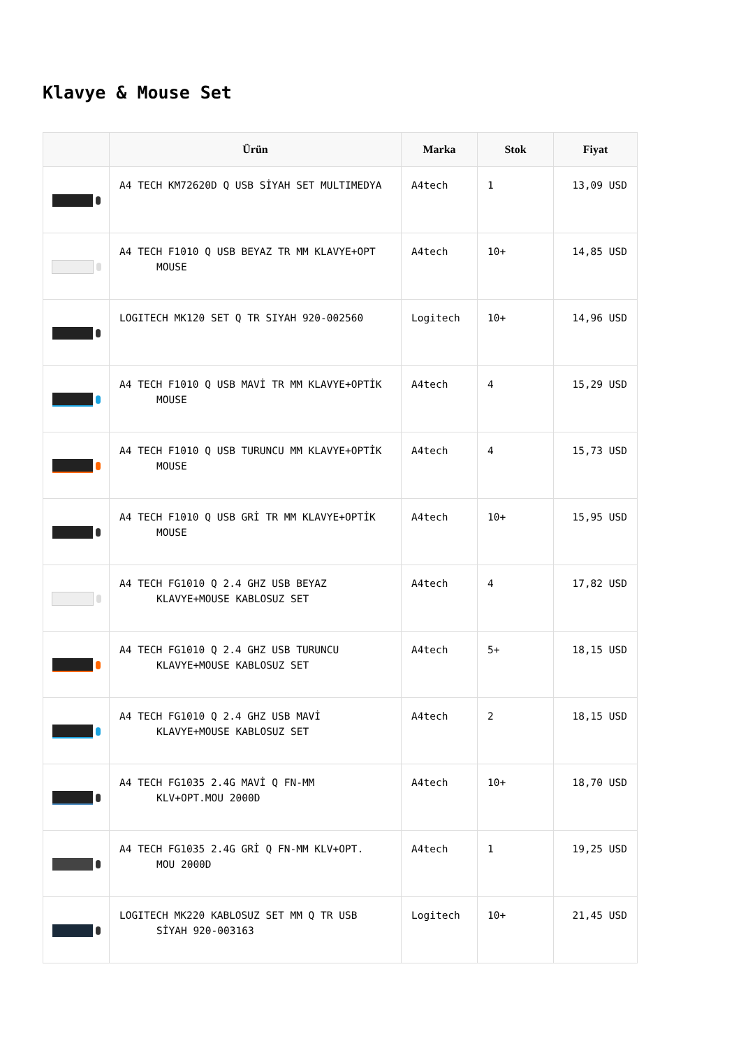Klavye & Mouse Set
| | Ürün | Marka | Stok | Fiyat |
| --- | --- | --- | --- | --- |
| | A4 TECH KM72620D Q USB SİYAH SET MULTIMEDYA | A4tech | 1 | 13,09 USD |
| | A4 TECH F1010 Q USB BEYAZ TR MM KLAVYE+OPT MOUSE | A4tech | 10+ | 14,85 USD |
| | LOGITECH MK120 SET Q TR SIYAH 920-002560 | Logitech | 10+ | 14,96 USD |
| | A4 TECH F1010 Q USB MAVİ TR MM KLAVYE+OPTİK MOUSE | A4tech | 4 | 15,29 USD |
| | A4 TECH F1010 Q USB TURUNCU MM KLAVYE+OPTİK MOUSE | A4tech | 4 | 15,73 USD |
| | A4 TECH F1010 Q USB GRİ TR MM KLAVYE+OPTİK MOUSE | A4tech | 10+ | 15,95 USD |
| | A4 TECH FG1010 Q 2.4 GHZ USB BEYAZ KLAVYE+MOUSE KABLOSUZ SET | A4tech | 4 | 17,82 USD |
| | A4 TECH FG1010 Q 2.4 GHZ USB TURUNCU KLAVYE+MOUSE KABLOSUZ SET | A4tech | 5+ | 18,15 USD |
| | A4 TECH FG1010 Q 2.4 GHZ USB MAVİ KLAVYE+MOUSE KABLOSUZ SET | A4tech | 2 | 18,15 USD |
| | A4 TECH FG1035 2.4G MAVİ Q FN-MM KLV+OPT.MOU 2000D | A4tech | 10+ | 18,70 USD |
| | A4 TECH FG1035 2.4G GRİ Q FN-MM KLV+OPT. MOU 2000D | A4tech | 1 | 19,25 USD |
| | LOGITECH MK220 KABLOSUZ SET MM Q TR USB SİYAH 920-003163 | Logitech | 10+ | 21,45 USD |